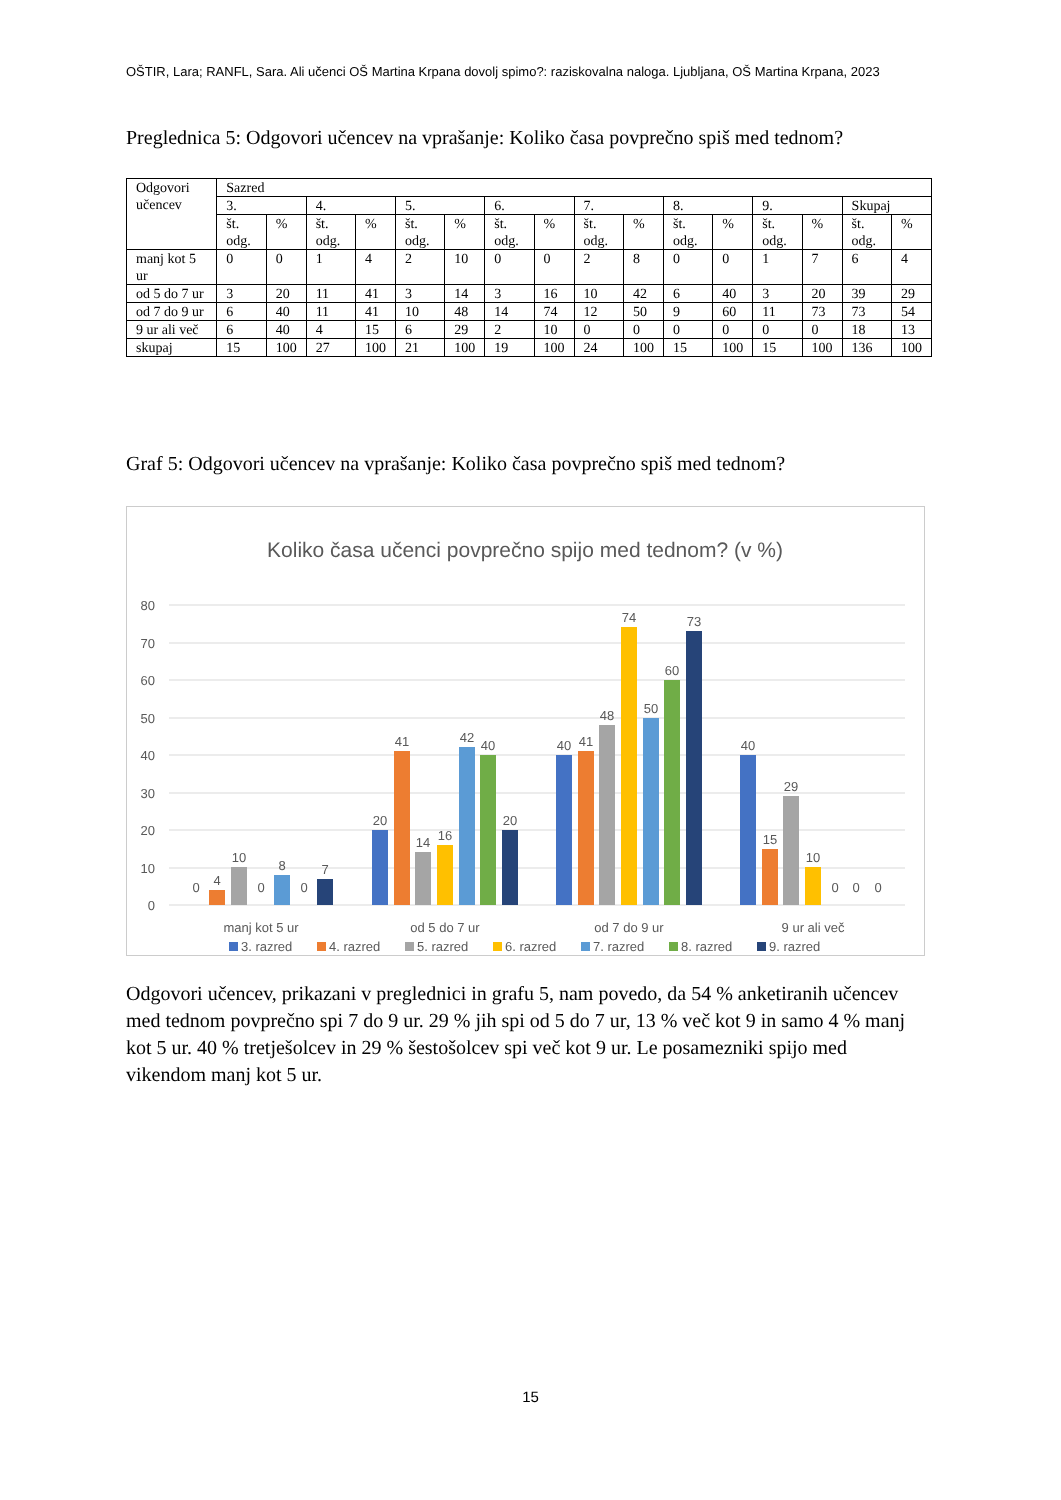OŠTIR, Lara; RANFL, Sara. Ali učenci OŠ Martina Krpana dovolj spimo?: raziskovalna naloga. Ljubljana, OŠ Martina Krpana, 2023
Preglednica 5: Odgovori učencev na vprašanje: Koliko časa povprečno spiš med tednom?
| Odgovori učencev | Sazred | | | | | | | | | | | | | | | |
| --- | --- | --- | --- | --- | --- | --- | --- | --- | --- | --- | --- | --- | --- | --- | --- | --- |
| | 3. | | 4. | | 5. | | 6. | | 7. | | 8. | | 9. | | Skupaj | |
| | št. odg. | % | št. odg. | % | št. odg. | % | št. odg. | % | št. odg. | % | št. odg. | % | št. odg. | % | št. odg. | % |
| manj kot 5 ur | 0 | 0 | 1 | 4 | 2 | 10 | 0 | 0 | 2 | 8 | 0 | 0 | 1 | 7 | 6 | 4 |
| od 5 do 7 ur | 3 | 20 | 11 | 41 | 3 | 14 | 3 | 16 | 10 | 42 | 6 | 40 | 3 | 20 | 39 | 29 |
| od 7 do 9 ur | 6 | 40 | 11 | 41 | 10 | 48 | 14 | 74 | 12 | 50 | 9 | 60 | 11 | 73 | 73 | 54 |
| 9 ur ali več | 6 | 40 | 4 | 15 | 6 | 29 | 2 | 10 | 0 | 0 | 0 | 0 | 0 | 0 | 18 | 13 |
| skupaj | 15 | 100 | 27 | 100 | 21 | 100 | 19 | 100 | 24 | 100 | 15 | 100 | 15 | 100 | 136 | 100 |
Graf 5: Odgovori učencev na vprašanje: Koliko časa povprečno spiš med tednom?
Koliko časa učenci povprečno spijo med tednom? (v %)
80
70
60
50
40
30
20
10
0
0
4
10
0
8
0
7
20
41
14
16
42
40
20
40
41
48
74
50
60
73
40
15
29
10
0
0
0
manj kot 5 ur
od 5 do 7 ur
od 7 do 9 ur
9 ur ali več
3. razred
4. razred
5. razred
6. razred
7. razred
8. razred
9. razred
Odgovori učencev, prikazani v preglednici in grafu 5, nam povedo, da 54 % anketiranih učencev med tednom povprečno spi 7 do 9 ur. 29 % jih spi od 5 do 7 ur, 13 % več kot 9 in samo 4 % manj kot 5 ur. 40 % tretješolcev in 29 % šestošolcev spi več kot 9 ur. Le posamezniki spijo med vikendom manj kot 5 ur.
15